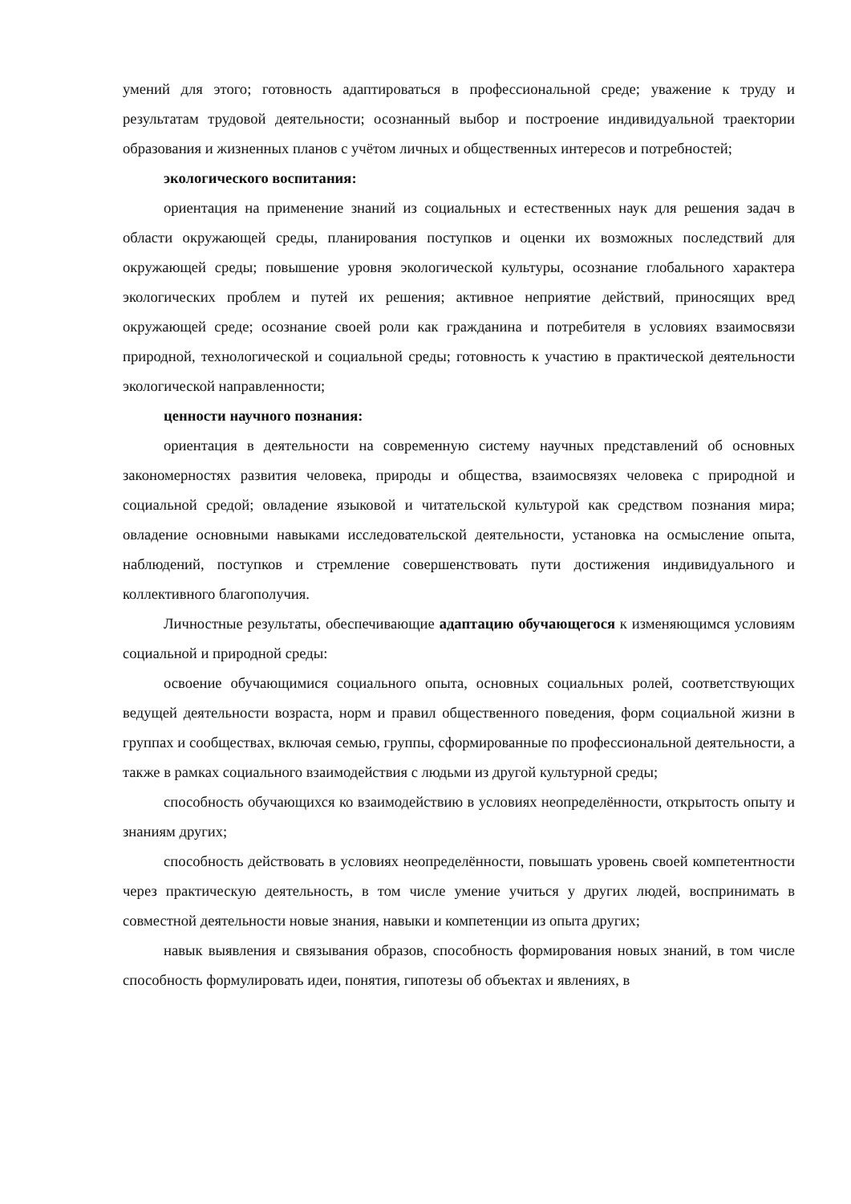умений для этого; готовность адаптироваться в профессиональной среде; уважение к труду и результатам трудовой деятельности; осознанный выбор и построение индивидуальной траектории образования и жизненных планов с учётом личных и общественных интересов и потребностей;
экологического воспитания:
ориентация на применение знаний из социальных и естественных наук для решения задач в области окружающей среды, планирования поступков и оценки их возможных последствий для окружающей среды; повышение уровня экологической культуры, осознание глобального характера экологических проблем и путей их решения; активное неприятие действий, приносящих вред окружающей среде; осознание своей роли как гражданина и потребителя в условиях взаимосвязи природной, технологической и социальной среды; готовность к участию в практической деятельности экологической направленности;
ценности научного познания:
ориентация в деятельности на современную систему научных представлений об основных закономерностях развития человека, природы и общества, взаимосвязях человека с природной и социальной средой; овладение языковой и читательской культурой как средством познания мира; овладение основными навыками исследовательской деятельности, установка на осмысление опыта, наблюдений, поступков и стремление совершенствовать пути достижения индивидуального и коллективного благополучия.
Личностные результаты, обеспечивающие адаптацию обучающегося к изменяющимся условиям социальной и природной среды:
освоение обучающимися социального опыта, основных социальных ролей, соответствующих ведущей деятельности возраста, норм и правил общественного поведения, форм социальной жизни в группах и сообществах, включая семью, группы, сформированные по профессиональной деятельности, а также в рамках социального взаимодействия с людьми из другой культурной среды;
способность обучающихся ко взаимодействию в условиях неопределённости, открытость опыту и знаниям других;
способность действовать в условиях неопределённости, повышать уровень своей компетентности через практическую деятельность, в том числе умение учиться у других людей, воспринимать в совместной деятельности новые знания, навыки и компетенции из опыта других;
навык выявления и связывания образов, способность формирования новых знаний, в том числе способность формулировать идеи, понятия, гипотезы об объектах и явлениях, в